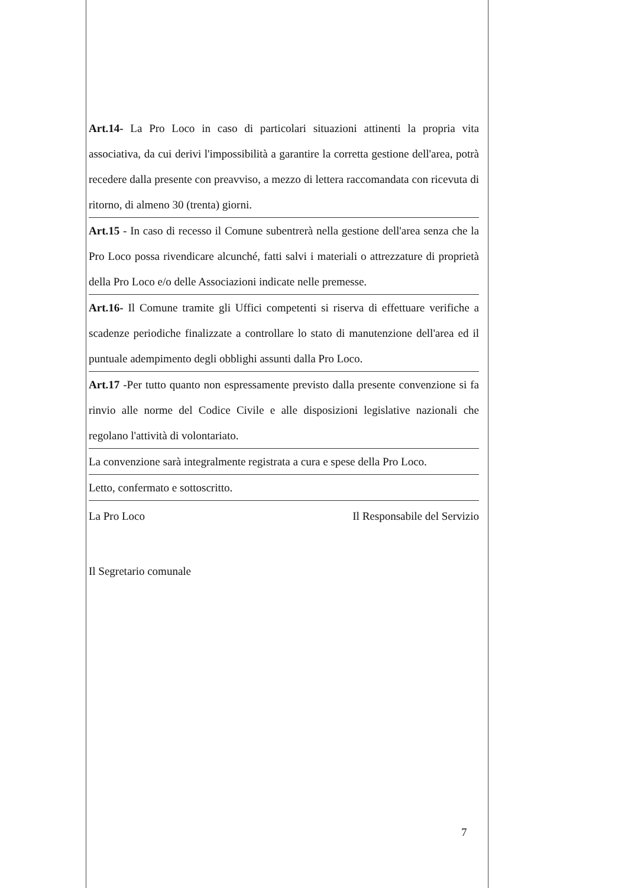Art.14- La Pro Loco in caso di particolari situazioni attinenti la propria vita associativa, da cui derivi l'impossibilità a garantire la corretta gestione dell'area, potrà recedere dalla presente con preavviso, a mezzo di lettera raccomandata con ricevuta di ritorno, di almeno 30 (trenta) giorni.
Art.15 - In caso di recesso il Comune subentrerà nella gestione dell'area senza che la Pro Loco possa rivendicare alcunché, fatti salvi i materiali o attrezzature di proprietà della Pro Loco e/o delle Associazioni indicate nelle premesse.
Art.16- Il Comune tramite gli Uffici competenti si riserva di effettuare verifiche a scadenze periodiche finalizzate a controllare lo stato di manutenzione dell'area ed il puntuale adempimento degli obblighi assunti dalla Pro Loco.
Art.17 -Per tutto quanto non espressamente previsto dalla presente convenzione si fa rinvio alle norme del Codice Civile e alle disposizioni legislative nazionali che regolano l'attività di volontariato.
La convenzione sarà integralmente registrata a cura e spese della Pro Loco.
Letto, confermato e sottoscritto.
La Pro Loco Il Responsabile del Servizio
Il Segretario comunale
7